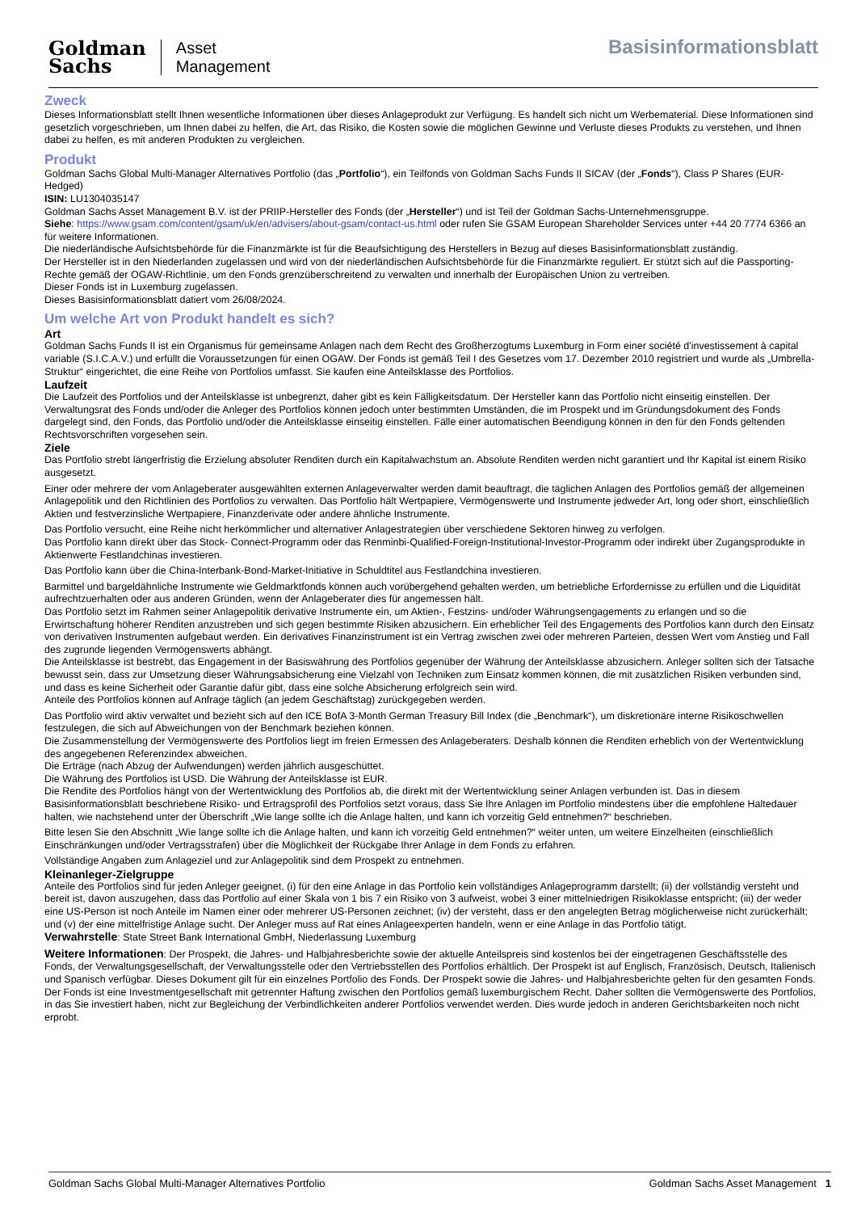Goldman
Sachs
Asset
Management
Basisinformationsblatt
Zweck
Dieses Informationsblatt stellt Ihnen wesentliche Informationen über dieses Anlageprodukt zur Verfügung. Es handelt sich nicht um Werbematerial. Diese Informationen sind gesetzlich vorgeschrieben, um Ihnen dabei zu helfen, die Art, das Risiko, die Kosten sowie die möglichen Gewinne und Verluste dieses Produkts zu verstehen, und Ihnen dabei zu helfen, es mit anderen Produkten zu vergleichen.
Produkt
Goldman Sachs Global Multi-Manager Alternatives Portfolio (das „Portfolio“), ein Teilfonds von Goldman Sachs Funds II SICAV (der „Fonds“), Class P Shares (EUR-Hedged)
ISIN: LU1304035147
Goldman Sachs Asset Management B.V. ist der PRIIP-Hersteller des Fonds (der „Hersteller“) und ist Teil der Goldman Sachs-Unternehmensgruppe.
Siehe: https://www.gsam.com/content/gsam/uk/en/advisers/about-gsam/contact-us.html oder rufen Sie GSAM European Shareholder Services unter +44 20 7774 6366 an für weitere Informationen.
Die niederländische Aufsichtsbehörde für die Finanzmärkte ist für die Beaufsichtigung des Herstellers in Bezug auf dieses Basisinformationsblatt zuständig.
Der Hersteller ist in den Niederlanden zugelassen und wird von der niederländischen Aufsichtsbehörde für die Finanzmärkte reguliert. Er stützt sich auf die Passporting-Rechte gemäß der OGAW-Richtlinie, um den Fonds grenzüberschreitend zu verwalten und innerhalb der Europäischen Union zu vertreiben.
Dieser Fonds ist in Luxemburg zugelassen.
Dieses Basisinformationsblatt datiert vom 26/08/2024.
Um welche Art von Produkt handelt es sich?
Art
Goldman Sachs Funds II ist ein Organismus für gemeinsame Anlagen nach dem Recht des Großherzogtums Luxemburg in Form einer société d'investissement à capital variable (S.I.C.A.V.) und erfüllt die Voraussetzungen für einen OGAW. Der Fonds ist gemäß Teil I des Gesetzes vom 17. Dezember 2010 registriert und wurde als „Umbrella-Struktur“ eingerichtet, die eine Reihe von Portfolios umfasst. Sie kaufen eine Anteilsklasse des Portfolios.
Laufzeit
Die Laufzeit des Portfolios und der Anteilsklasse ist unbegrenzt, daher gibt es kein Fälligkeitsdatum. Der Hersteller kann das Portfolio nicht einseitig einstellen. Der Verwaltungsrat des Fonds und/oder die Anleger des Portfolios können jedoch unter bestimmten Umständen, die im Prospekt und im Gründungsdokument des Fonds dargelegt sind, den Fonds, das Portfolio und/oder die Anteilsklasse einseitig einstellen. Fälle einer automatischen Beendigung können in den für den Fonds geltenden Rechtsvorschriften vorgesehen sein.
Ziele
Das Portfolio strebt längerfristig die Erzielung absoluter Renditen durch ein Kapitalwachstum an. Absolute Renditen werden nicht garantiert und Ihr Kapital ist einem Risiko ausgesetzt.
Einer oder mehrere der vom Anlageberater ausgewählten externen Anlageverwalter werden damit beauftragt, die täglichen Anlagen des Portfolios gemäß der allgemeinen Anlagepolitik und den Richtlinien des Portfolios zu verwalten. Das Portfolio hält Wertpapiere, Vermögenswerte und Instrumente jedweder Art, long oder short, einschließlich Aktien und festverzinsliche Wertpapiere, Finanzderivate oder andere ähnliche Instrumente.
Das Portfolio versucht, eine Reihe nicht herkömmlicher und alternativer Anlagestrategien über verschiedene Sektoren hinweg zu verfolgen.
Das Portfolio kann direkt über das Stock- Connect-Programm oder das Renminbi-Qualified-Foreign-Institutional-Investor-Programm oder indirekt über Zugangsprodukte in Aktienwerte Festlandchinas investieren.
Das Portfolio kann über die China-Interbank-Bond-Market-Initiative in Schuldtitel aus Festlandchina investieren.
Barmittel und bargeldähnliche Instrumente wie Geldmarktfonds können auch vorübergehend gehalten werden, um betriebliche Erfordernisse zu erfüllen und die Liquidität aufrechtzuerhalten oder aus anderen Gründen, wenn der Anlageberater dies für angemessen hält.
Das Portfolio setzt im Rahmen seiner Anlagepolitik derivative Instrumente ein, um Aktien-, Festzins- und/oder Währungsengagements zu erlangen und so die Erwirtschaftung höherer Renditen anzustreben und sich gegen bestimmte Risiken abzusichern. Ein erheblicher Teil des Engagements des Portfolios kann durch den Einsatz von derivativen Instrumenten aufgebaut werden. Ein derivatives Finanzinstrument ist ein Vertrag zwischen zwei oder mehreren Parteien, dessen Wert vom Anstieg und Fall des zugrunde liegenden Vermögenswerts abhängt.
Die Anteilsklasse ist bestrebt, das Engagement in der Basiswährung des Portfolios gegenüber der Währung der Anteilsklasse abzusichern. Anleger sollten sich der Tatsache bewusst sein, dass zur Umsetzung dieser Währungsabsicherung eine Vielzahl von Techniken zum Einsatz kommen können, die mit zusätzlichen Risiken verbunden sind, und dass es keine Sicherheit oder Garantie dafür gibt, dass eine solche Absicherung erfolgreich sein wird.
Anteile des Portfolios können auf Anfrage täglich (an jedem Geschäftstag) zurückgegeben werden.
Das Portfolio wird aktiv verwaltet und bezieht sich auf den ICE BofA 3-Month German Treasury Bill Index (die „Benchmark“), um diskretionäre interne Risikoschwellen festzulegen, die sich auf Abweichungen von der Benchmark beziehen können.
Die Zusammenstellung der Vermögenswerte des Portfolios liegt im freien Ermessen des Anlageberaters. Deshalb können die Renditen erheblich von der Wertentwicklung des angegebenen Referenzindex abweichen.
Die Erträge (nach Abzug der Aufwendungen) werden jährlich ausgeschüttet.
Die Währung des Portfolios ist USD. Die Währung der Anteilsklasse ist EUR.
Die Rendite des Portfolios hängt von der Wertentwicklung des Portfolios ab, die direkt mit der Wertentwicklung seiner Anlagen verbunden ist. Das in diesem Basisinformationsblatt beschriebene Risiko- und Ertragsprofil des Portfolios setzt voraus, dass Sie Ihre Anlagen im Portfolio mindestens über die empfohlene Haltedauer halten, wie nachstehend unter der Überschrift „Wie lange sollte ich die Anlage halten, und kann ich vorzeitig Geld entnehmen?“ beschrieben.
Bitte lesen Sie den Abschnitt „Wie lange sollte ich die Anlage halten, und kann ich vorzeitig Geld entnehmen?“ weiter unten, um weitere Einzelheiten (einschließlich Einschränkungen und/oder Vertragsstrafen) über die Möglichkeit der Rückgabe Ihrer Anlage in dem Fonds zu erfahren.
Vollständige Angaben zum Anlageziel und zur Anlagepolitik sind dem Prospekt zu entnehmen.
Kleinanleger-Zielgruppe
Anteile des Portfolios sind für jeden Anleger geeignet, (i) für den eine Anlage in das Portfolio kein vollständiges Anlageprogramm darstellt; (ii) der vollständig versteht und bereit ist, davon auszugehen, dass das Portfolio auf einer Skala von 1 bis 7 ein Risiko von 3 aufweist, wobei 3 einer mittelniedrigen Risikoklasse entspricht; (iii) der weder eine US-Person ist noch Anteile im Namen einer oder mehrerer US-Personen zeichnet; (iv) der versteht, dass er den angelegten Betrag möglicherweise nicht zurückerhält; und (v) der eine mittelfristige Anlage sucht. Der Anleger muss auf Rat eines Anlageexperten handeln, wenn er eine Anlage in das Portfolio tätigt.
Verwahrstelle: State Street Bank International GmbH, Niederlassung Luxemburg
Weitere Informationen: Der Prospekt, die Jahres- und Halbjahresberichte sowie der aktuelle Anteilspreis sind kostenlos bei der eingetragenen Geschäftsstelle des Fonds, der Verwaltungsgesellschaft, der Verwaltungsstelle oder den Vertriebsstellen des Portfolios erhältlich. Der Prospekt ist auf Englisch, Französisch, Deutsch, Italienisch und Spanisch verfügbar. Dieses Dokument gilt für ein einzelnes Portfolio des Fonds. Der Prospekt sowie die Jahres- und Halbjahresberichte gelten für den gesamten Fonds. Der Fonds ist eine Investmentgesellschaft mit getrennter Haftung zwischen den Portfolios gemäß luxemburgischem Recht. Daher sollten die Vermögenswerte des Portfolios, in das Sie investiert haben, nicht zur Begleichung der Verbindlichkeiten anderer Portfolios verwendet werden. Dies wurde jedoch in anderen Gerichtsbarkeiten noch nicht erprobt.
Goldman Sachs Global Multi-Manager Alternatives Portfolio Goldman Sachs Asset Management 1